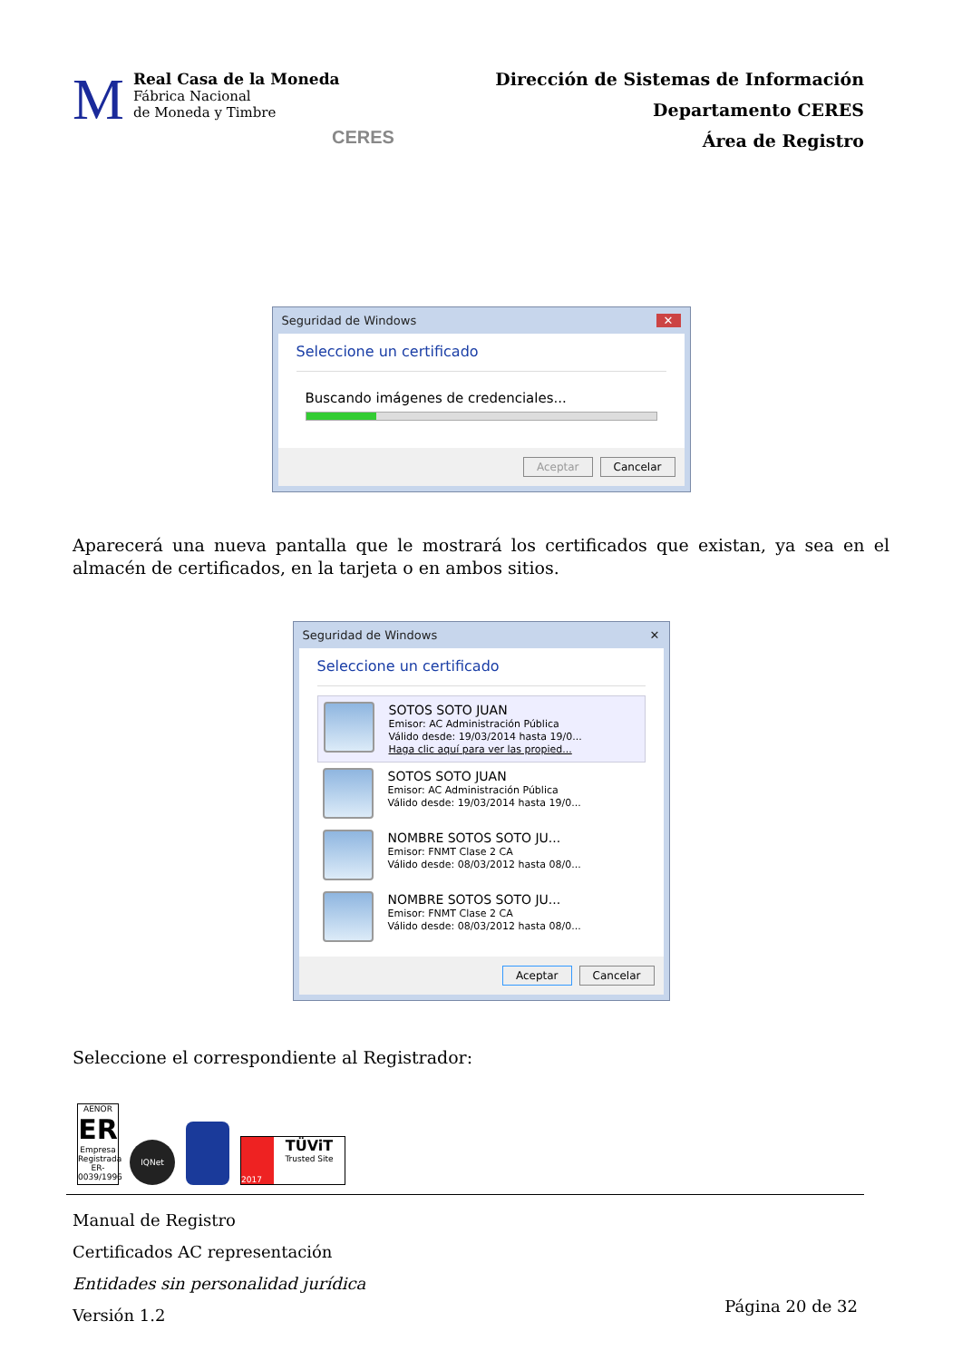M
Real Casa de la Moneda
Fábrica Nacional
de Moneda y Timbre
CERES
Dirección de Sistemas de Información
Departamento CERES
Área de Registro
Seguridad de Windows ✕
Seleccione un certificado
Buscando imágenes de credenciales...
Aceptar Cancelar
Aparecerá una nueva pantalla que le mostrará los certificados que existan, ya sea en el almacén de certificados, en la tarjeta o en ambos sitios.
Seguridad de Windows ✕
Seleccione un certificado
SOTOS SOTO JUAN
Emisor: AC Administración Pública
Válido desde: 19/03/2014 hasta 19/0...
Haga clic aquí para ver las propied...
SOTOS SOTO JUAN
Emisor: AC Administración Pública
Válido desde: 19/03/2014 hasta 19/0...
NOMBRE SOTOS SOTO JU...
Emisor: FNMT Clase 2 CA
Válido desde: 08/03/2012 hasta 08/0...
NOMBRE SOTOS SOTO JU...
Emisor: FNMT Clase 2 CA
Válido desde: 08/03/2012 hasta 08/0...
Aceptar Cancelar
Seleccione el correspondiente al Registrador:
AENOR
ER
Empresa Registrada
ER-0039/1996
IQNet
2017
TÜViT
Trusted Site
Manual de Registro
Certificados AC representación
Entidades sin personalidad jurídica
Versión 1.2
Página 20 de 32